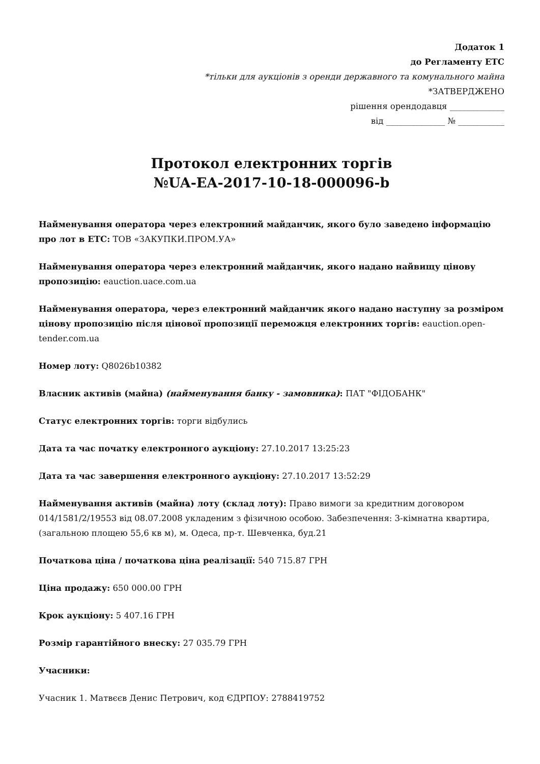Додаток 1
до Регламенту ЕТС
*тільки для аукціонів з оренди державного та комунального майна
*ЗАТВЕРДЖЕНО
рішення орендодавця _____________
від ______________ № ___________
Протокол електронних торгів
№UA-EA-2017-10-18-000096-b
Найменування оператора через електронний майданчик, якого було заведено інформацію про лот в ЕТС: ТОВ «ЗАКУПКИ.ПРОМ.УА»
Найменування оператора через електронний майданчик, якого надано найвищу цінову пропозицію: eauction.uace.com.ua
Найменування оператора, через електронний майданчик якого надано наступну за розміром цінову пропозицію після цінової пропозиції переможця електронних торгів: eauction.open-tender.com.ua
Номер лоту: Q8026b10382
Власник активів (майна) (найменування банку - замовника): ПАТ "ФІДОБАНК"
Статус електронних торгів: торги відбулись
Дата та час початку електронного аукціону: 27.10.2017 13:25:23
Дата та час завершення електронного аукціону: 27.10.2017 13:52:29
Найменування активів (майна) лоту (склад лоту): Право вимоги за кредитним договором 014/1581/2/19553 від 08.07.2008 укладеним з фізичною особою. Забезпечення: 3-кімнатна квартира, (загальною площею 55,6 кв м), м. Одеса, пр-т. Шевченка, буд.21
Початкова ціна / початкова ціна реалізації: 540 715.87 ГРН
Ціна продажу: 650 000.00 ГРН
Крок аукціону: 5 407.16 ГРН
Розмір гарантійного внеску: 27 035.79 ГРН
Учасники:
Учасник 1. Матвєєв Денис Петрович, код ЄДРПОУ: 2788419752